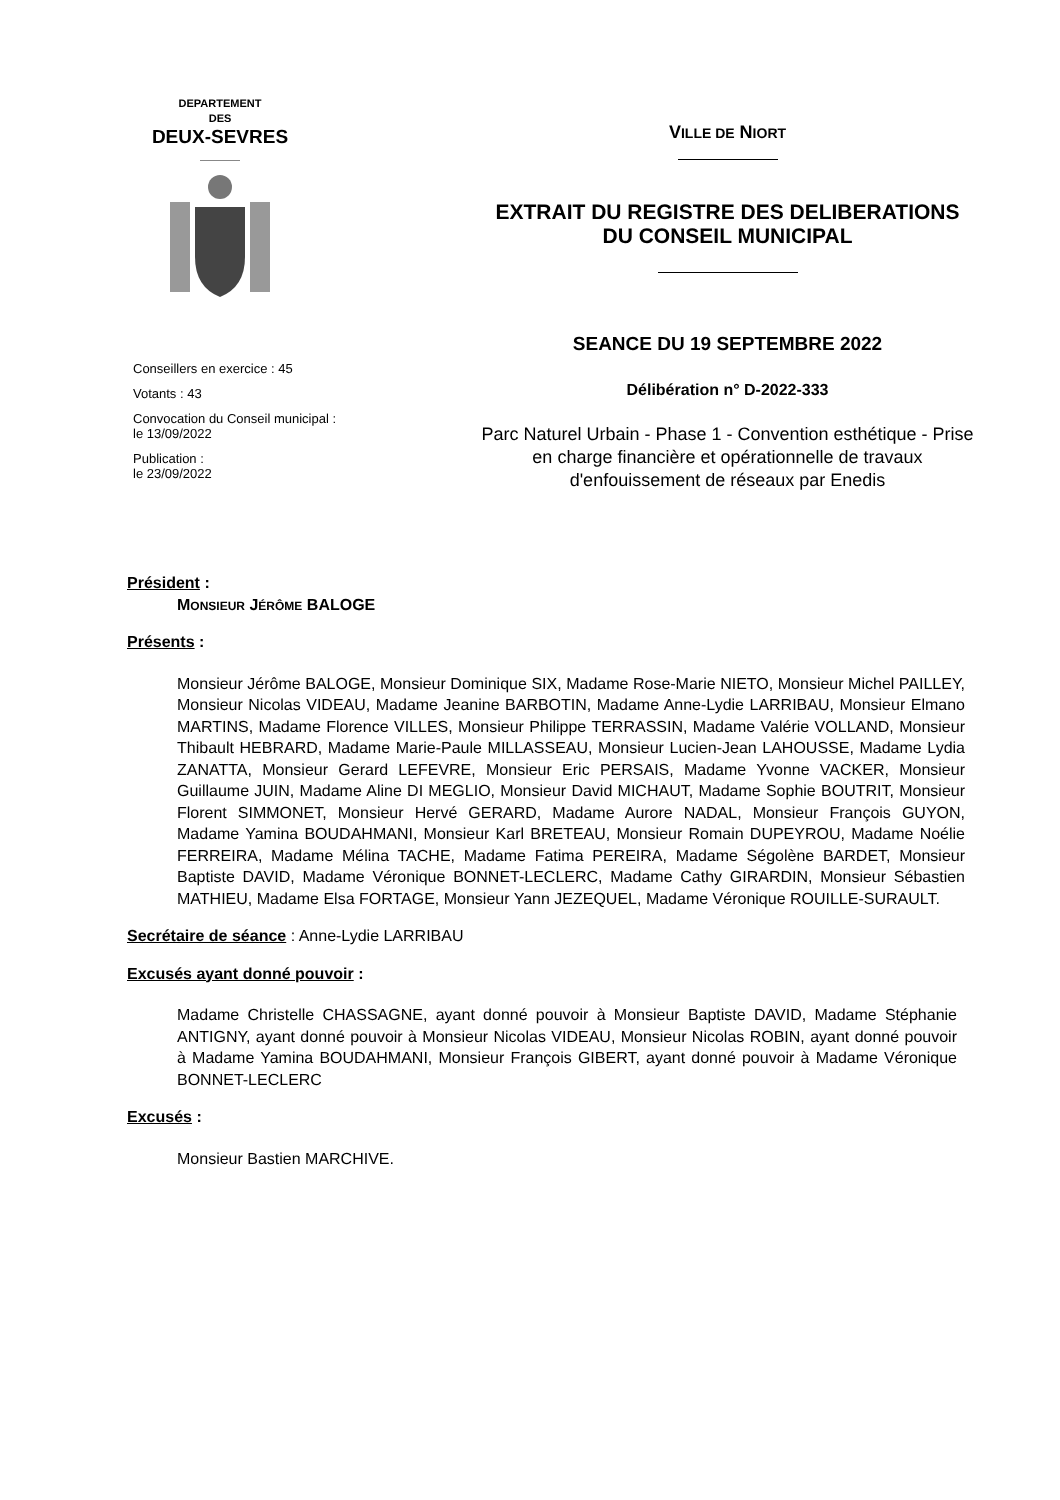DEPARTEMENT
DES
DEUX-SEVRES
Conseillers en exercice : 45
Votants : 43
Convocation du Conseil municipal :
le 13/09/2022
Publication :
le 23/09/2022
VILLE DE NIORT
EXTRAIT DU REGISTRE DES DELIBERATIONS
DU CONSEIL MUNICIPAL
SEANCE DU 19 SEPTEMBRE 2022
Délibération n° D-2022-333
Parc Naturel Urbain - Phase 1 - Convention esthétique - Prise
en charge financière et opérationnelle de travaux
d'enfouissement de réseaux par Enedis
Président :
MONSIEUR JÉRÔME BALOGE
Présents :
Monsieur Jérôme BALOGE, Monsieur Dominique SIX, Madame Rose-Marie NIETO, Monsieur Michel PAILLEY, Monsieur Nicolas VIDEAU, Madame Jeanine BARBOTIN, Madame Anne-Lydie LARRIBAU, Monsieur Elmano MARTINS, Madame Florence VILLES, Monsieur Philippe TERRASSIN, Madame Valérie VOLLAND, Monsieur Thibault HEBRARD, Madame Marie-Paule MILLASSEAU, Monsieur Lucien-Jean LAHOUSSE, Madame Lydia ZANATTA, Monsieur Gerard LEFEVRE, Monsieur Eric PERSAIS, Madame Yvonne VACKER, Monsieur Guillaume JUIN, Madame Aline DI MEGLIO, Monsieur David MICHAUT, Madame Sophie BOUTRIT, Monsieur Florent SIMMONET, Monsieur Hervé GERARD, Madame Aurore NADAL, Monsieur François GUYON, Madame Yamina BOUDAHMANI, Monsieur Karl BRETEAU, Monsieur Romain DUPEYROU, Madame Noélie FERREIRA, Madame Mélina TACHE, Madame Fatima PEREIRA, Madame Ségolène BARDET, Monsieur Baptiste DAVID, Madame Véronique BONNET-LECLERC, Madame Cathy GIRARDIN, Monsieur Sébastien MATHIEU, Madame Elsa FORTAGE, Monsieur Yann JEZEQUEL, Madame Véronique ROUILLE-SURAULT.
Secrétaire de séance : Anne-Lydie LARRIBAU
Excusés ayant donné pouvoir :
Madame Christelle CHASSAGNE, ayant donné pouvoir à Monsieur Baptiste DAVID, Madame Stéphanie ANTIGNY, ayant donné pouvoir à Monsieur Nicolas VIDEAU, Monsieur Nicolas ROBIN, ayant donné pouvoir à Madame Yamina BOUDAHMANI, Monsieur François GIBERT, ayant donné pouvoir à Madame Véronique BONNET-LECLERC
Excusés :
Monsieur Bastien MARCHIVE.